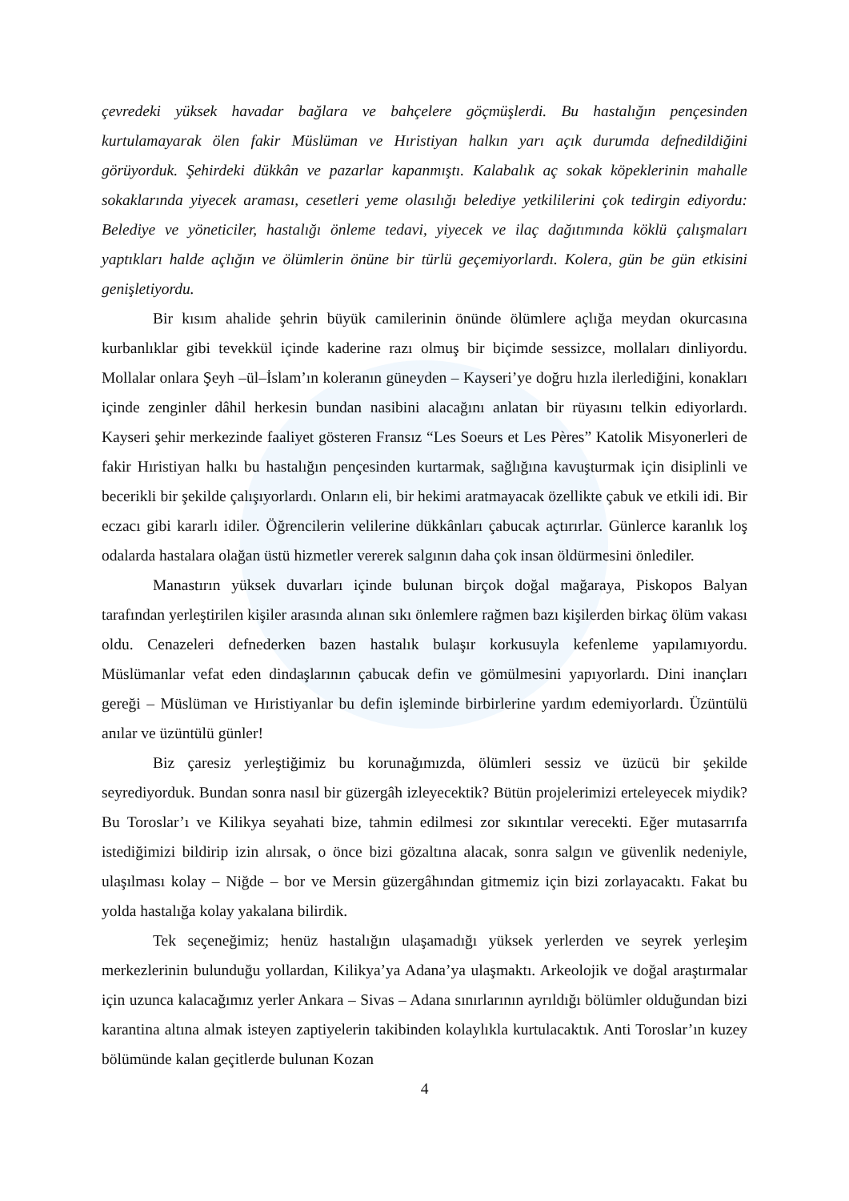çevredeki yüksek havadar bağlara ve bahçelere göçmüşlerdi. Bu hastalığın pençesinden kurtulamayarak ölen fakir Müslüman ve Hıristiyan halkın yarı açık durumda defnedildiğini görüyorduk. Şehirdeki dükkân ve pazarlar kapanmıştı. Kalabalık aç sokak köpeklerinin mahalle sokaklarında yiyecek araması, cesetleri yeme olasılığı belediye yetkililerini çok tedirgin ediyordu: Belediye ve yöneticiler, hastalığı önleme tedavi, yiyecek ve ilaç dağıtımında köklü çalışmaları yaptıkları halde açlığın ve ölümlerin önüne bir türlü geçemiyorlardı. Kolera, gün be gün etkisini genişletiyordu.
Bir kısım ahalide şehrin büyük camilerinin önünde ölümlere açlığa meydan okurcasına kurbanlıklar gibi tevekkül içinde kaderine razı olmuş bir biçimde sessizce, mollaları dinliyordu. Mollalar onlara Şeyh –ül–İslam’ın koleranın güneyden – Kayseri’ye doğru hızla ilerlediğini, konakları içinde zenginler dâhil herkesin bundan nasibini alacağını anlatan bir rüyasını telkin ediyorlardı. Kayseri şehir merkezinde faaliyet gösteren Fransız “Les Soeurs et Les Pères” Katolik Misyonerleri de fakir Hıristiyan halkı bu hastalığın pençesinden kurtarmak, sağlığına kavuşturmak için disiplinli ve becerikli bir şekilde çalışıyorlardı. Onların eli, bir hekimi aratmayacak özellikte çabuk ve etkili idi. Bir eczacı gibi kararlı idiler. Öğrencilerin velilerine dükkânları çabucak açtırırlar. Günlerce karanlık loş odalarda hastalara olağan üstü hizmetler vererek salgının daha çok insan öldürmesini önlediler.
Manastırın yüksek duvarları içinde bulunan birçok doğal mağaraya, Piskopos Balyan tarafından yerleştirilen kişiler arasında alınan sıkı önlemlere rağmen bazı kişilerden birkaç ölüm vakası oldu. Cenazeleri defnederken bazen hastalık bulaşır korkusuyla kefenleme yapılamıyordu. Müslümanlar vefat eden dindaşlarının çabucak defin ve gömülmesini yapıyorlardı. Dini inançları gereği – Müslüman ve Hıristiyanlar bu defin işleminde birbirlerine yardım edemiyorlardı. Üzüntülü anılar ve üzüntülü günler!
Biz çaresiz yerleştiğimiz bu korunağımızda, ölümleri sessiz ve üzücü bir şekilde seyrediyorduk. Bundan sonra nasıl bir güzergâh izleyecektik? Bütün projelerimizi erteleyecek miydik? Bu Toroslar’ı ve Kilikya seyahati bize, tahmin edilmesi zor sıkıntılar verecekti. Eğer mutasarrıfa istediğimizi bildirip izin alırsak, o önce bizi gözaltına alacak, sonra salgın ve güvenlik nedeniyle, ulaşılması kolay – Niğde – bor ve Mersin güzergâhından gitmemiz için bizi zorlayacaktı. Fakat bu yolda hastalığa kolay yakalana bilirdik.
Tek seçeneğimiz; henüz hastalığın ulaşamadığı yüksek yerlerden ve seyrek yerleşim merkezlerinin bulunduğu yollardan, Kilikya’ya Adana’ya ulaşmaktı. Arkeolojik ve doğal araştırmalar için uzunca kalacağımız yerler Ankara – Sivas – Adana sınırlarının ayrıldığı bölümler olduğundan bizi karantina altına almak isteyen zaptiyelerin takibinden kolaylıkla kurtulacaktık. Anti Toroslar’ın kuzey bölümünde kalan geçitlerde bulunan Kozan
4